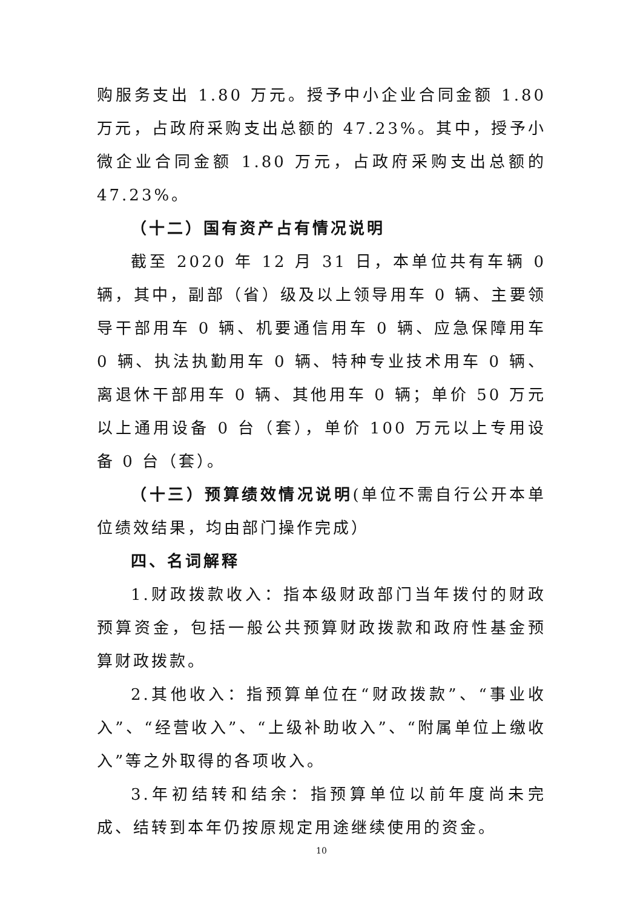购服务支出 1.80 万元。授予中小企业合同金额 1.80 万元，占政府采购支出总额的 47.23%。其中，授予小微企业合同金额 1.80 万元，占政府采购支出总额的 47.23%。
（十二）国有资产占有情况说明
截至 2020 年 12 月 31 日，本单位共有车辆 0 辆，其中，副部（省）级及以上领导用车 0 辆、主要领导干部用车 0 辆、机要通信用车 0 辆、应急保障用车 0 辆、执法执勤用车 0 辆、特种专业技术用车 0 辆、离退休干部用车 0 辆、其他用车 0 辆；单价 50 万元以上通用设备 0 台（套），单价 100 万元以上专用设备 0 台（套）。
（十三）预算绩效情况说明(单位不需自行公开本单位绩效结果，均由部门操作完成）
四、名词解释
1.财政拨款收入：指本级财政部门当年拨付的财政预算资金，包括一般公共预算财政拨款和政府性基金预算财政拨款。
2.其他收入：指预算单位在“财政拨款”、“事业收入”、“经营收入”、“上级补助收入”、“附属单位上缴收入”等之外取得的各项收入。
3.年初结转和结余：指预算单位以前年度尚未完成、结转到本年仍按原规定用途继续使用的资金。
10